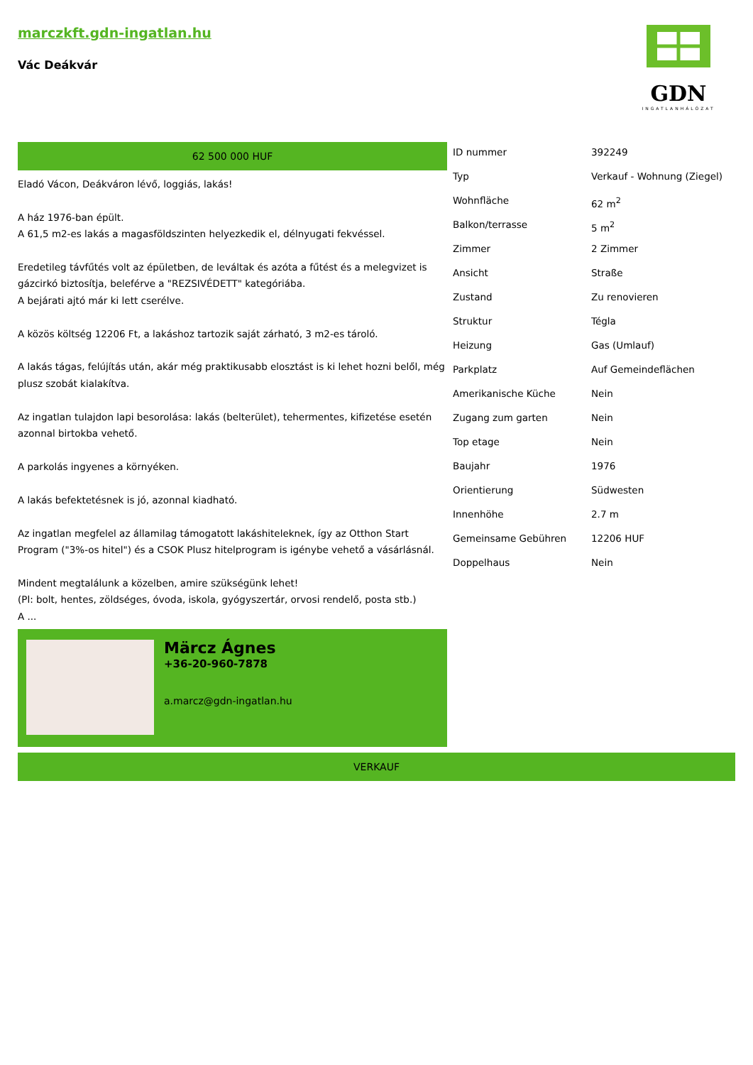marczkft.gdn-ingatlan.hu
Vác Deákvár
GDN
INGATLANHÁLÓZAT
62 500 000 HUF
Eladó Vácon, Deákváron lévő, loggiás, lakás!
A ház 1976-ban épült.
A 61,5 m2-es lakás a magasföldszinten helyezkedik el, délnyugati fekvéssel.
Eredetileg távfűtés volt az épületben, de leváltak és azóta a fűtést és a melegvizet is gázcirkó biztosítja, beleférve a "REZSIVÉDETT" kategóriába.
A bejárati ajtó már ki lett cserélve.
A közös költség 12206 Ft, a lakáshoz tartozik saját zárható, 3 m2-es tároló.
A lakás tágas, felújítás után, akár még praktikusabb elosztást is ki lehet hozni belől, még plusz szobát kialakítva.
Az ingatlan tulajdon lapi besorolása: lakás (belterület), tehermentes, kifizetése esetén azonnal birtokba vehető.
A parkolás ingyenes a környéken.
A lakás befektetésnek is jó, azonnal kiadható.
Az ingatlan megfelel az államilag támogatott lakáshiteleknek, így az Otthon Start Program ("3%-os hitel") és a CSOK Plusz hitelprogram is igénybe vehető a vásárlásnál.
Mindent megtalálunk a közelben, amire szükségünk lehet!
(Pl: bolt, hentes, zöldséges, óvoda, iskola, gyógyszertár, orvosi rendelő, posta stb.)
A ...
Märcz Ágnes
+36-20-960-7878
a.marcz@gdn-ingatlan.hu
| ID nummer | 392249 |
| Typ | Verkauf - Wohnung (Ziegel) |
| Wohnfläche | 62 m<sup>2</sup> |
| Balkon/terrasse | 5 m<sup>2</sup> |
| Zimmer | 2 Zimmer |
| Ansicht | Straße |
| Zustand | Zu renovieren |
| Struktur | Tégla |
| Heizung | Gas (Umlauf) |
| Parkplatz | Auf Gemeindeflächen |
| Amerikanische Küche | Nein |
| Zugang zum garten | Nein |
| Top etage | Nein |
| Baujahr | 1976 |
| Orientierung | Südwesten |
| Innenhöhe | 2.7 m |
| Gemeinsame Gebühren | 12206 HUF |
| Doppelhaus | Nein |
VERKAUF